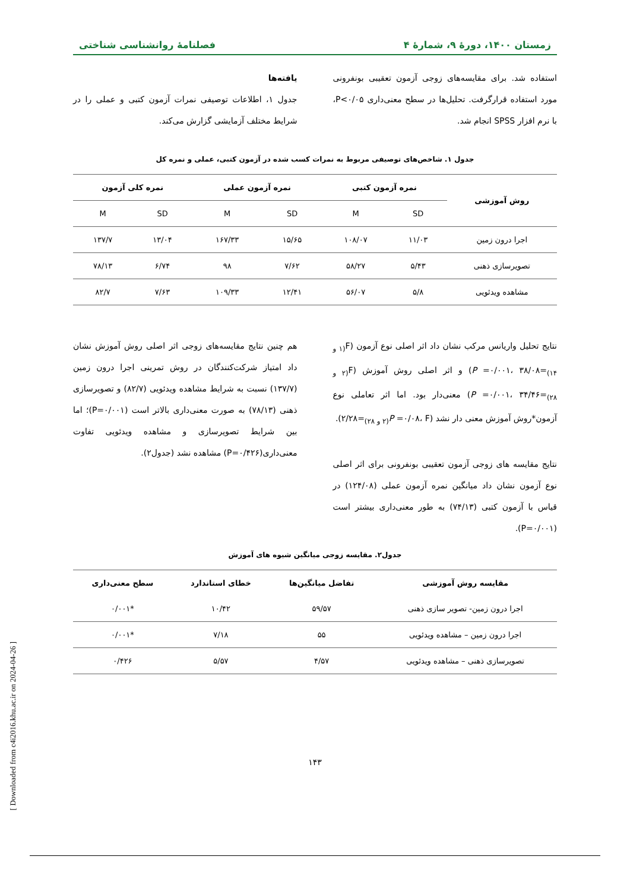زمستان ۱۴۰۰، دورهٔ ۹، شمارهٔ ۴ فصلنامهٔ روانشناسی شناختی
استفاده شد. برای مقایسه‌های زوجی آزمون تعقیبی بونفرونی مورد استفاده قرارگرفت. تحلیل‌ها در سطح معنی‌داری P<۰/۰۵، با نرم افزار SPSS انجام شد.
یافته‌ها
جدول ۱، اطلاعات توصیفی نمرات آزمون کتبی و عملی را در شرایط مختلف آزمایشی گزارش می‌کند.
جدول ۱. شاخص‌های توصیفی مربوط به نمرات کسب شده در آزمون کتبی، عملی و نمره کل
| روش آموزشی | نمره آزمون کتبی | | نمره آزمون عملی | | نمره کلی آزمون | |
| --- | --- | --- | --- | --- | --- | --- |
| | SD | M | SD | M | SD | M |
| اجرا درون زمین | ۱۱/۰۳ | ۱۰۸/۰۷ | ۱۵/۶۵ | ۱۶۷/۳۳ | ۱۳/۰۴ | ۱۳۷/۷ |
| تصویرسازی ذهنی | ۵/۴۳ | ۵۸/۲۷ | ۷/۶۲ | ۹۸ | ۶/۷۴ | ۷۸/۱۳ |
| مشاهده ویدئویی | ۵/۸ | ۵۶/۰۷ | ۱۲/۴۱ | ۱۰۹/۳۳ | ۷/۶۳ | ۸۲/۷ |
نتایج تحلیل واریانس مرکب نشان داد اثر اصلی نوع آزمون (F<sub>(۱ و ۱۴)</sub>=۳۸/۰۸ ،P =۰/۰۰۱) و اثر اصلی روش آموزش (F<sub>(۲ و ۲۸)</sub>=۳۴/۴۶ ،P =۰/۰۰۱) معنی‌دار بود. اما اثر تعاملی نوع آزمون*روش آموزش معنی دار نشد (P =۰/۰۸، F<sub>(۲ و ۲۸)</sub>=۲/۲۸).
نتایج مقایسه های زوجی آزمون تعقیبی بونفرونی برای اثر اصلی نوع آزمون نشان داد میانگین نمره آزمون عملی (۱۲۴/۰۸) در قیاس با آزمون کتبی (۷۴/۱۳) به طور معنی‌داری بیشتر است (P=۰/۰۰۱).
هم چنین نتایج مقایسه‌های زوجی اثر اصلی روش آموزش نشان داد امتیاز شرکت‌کنندگان در روش تمرینی اجرا درون زمین (۱۳۷/۷) نسبت به شرایط مشاهده ویدئویی (۸۲/۷) و تصویرسازی ذهنی (۷۸/۱۳) به صورت معنی‌داری بالاتر است (P=۰/۰۰۱)؛ اما بین شرایط تصویرسازی و مشاهده ویدئویی تفاوت معنی‌داری(P=۰/۴۲۶) مشاهده نشد (جدول۲).
جدول۲. مقایسه زوجی میانگین شیوه های آموزش
| مقایسه روش آموزشی | تفاضل میانگین‌ها | خطای استاندارد | سطح معنی‌داری |
| --- | --- | --- | --- |
| اجرا درون زمین- تصویر سازی ذهنی | ۵۹/۵۷ | ۱۰/۴۲ | *۰/۰۰۱ |
| اجرا درون زمین – مشاهده ویدئویی | ۵۵ | ۷/۱۸ | *۰/۰۰۱ |
| تصویرسازی ذهنی – مشاهده ویدئویی | ۴/۵۷ | ۵/۵۷ | ۰/۴۲۶ |
۱۴۳
[ Downloaded from c4i2016.khu.ac.ir on 2024-04-26 ]